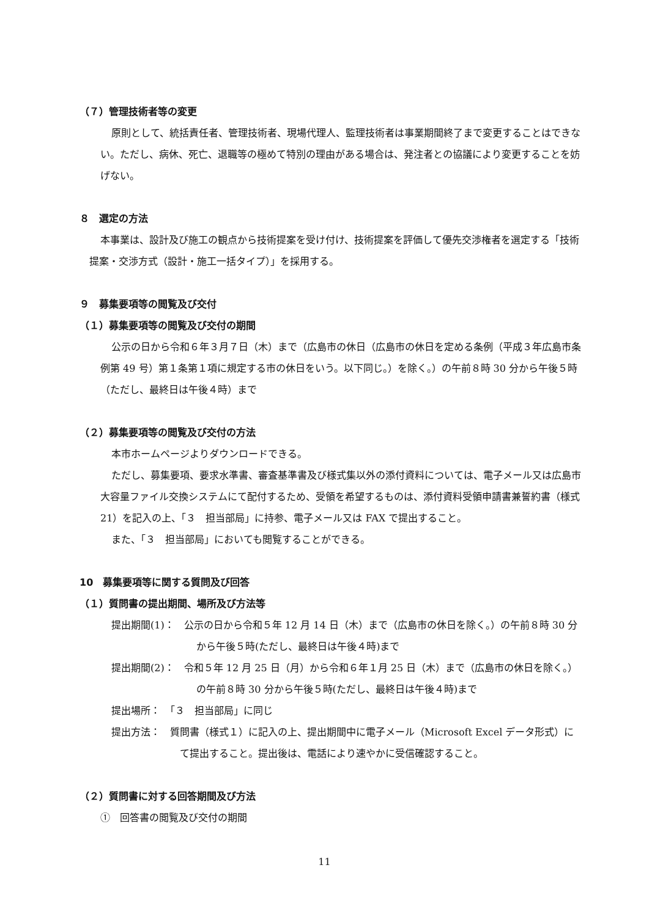（７）管理技術者等の変更
原則として、統括責任者、管理技術者、現場代理人、監理技術者は事業期間終了まで変更することはできない。ただし、病休、死亡、退職等の極めて特別の理由がある場合は、発注者との協議により変更することを妨げない。
８　選定の方法
本事業は、設計及び施工の観点から技術提案を受け付け、技術提案を評価して優先交渉権者を選定する「技術提案・交渉方式（設計・施工一括タイプ）」を採用する。
９　募集要項等の閲覧及び交付
（１）募集要項等の閲覧及び交付の期間
公示の日から令和６年３月７日（木）まで（広島市の休日（広島市の休日を定める条例（平成３年広島市条例第 49 号）第１条第１項に規定する市の休日をいう。以下同じ。）を除く。）の午前８時 30 分から午後５時（ただし、最終日は午後４時）まで
（２）募集要項等の閲覧及び交付の方法
本市ホームページよりダウンロードできる。
ただし、募集要項、要求水準書、審査基準書及び様式集以外の添付資料については、電子メール又は広島市大容量ファイル交換システムにて配付するため、受領を希望するものは、添付資料受領申請書兼誓約書（様式 21）を記入の上、「３　担当部局」に持参、電子メール又は FAX で提出すること。
また、「３　担当部局」においても閲覧することができる。
10　募集要項等に関する質問及び回答
（１）質問書の提出期間、場所及び方法等
提出期間(1)：　公示の日から令和５年 12 月 14 日（木）まで（広島市の休日を除く。）の午前８時 30 分から午後５時(ただし、最終日は午後４時)まで
提出期間(2)：　令和５年 12 月 25 日（月）から令和６年１月 25 日（木）まで（広島市の休日を除く。）の午前８時 30 分から午後５時(ただし、最終日は午後４時)まで
提出場所：　「３　担当部局」に同じ
提出方法：　質問書（様式１）に記入の上、提出期間中に電子メール（Microsoft Excel データ形式）にて提出すること。提出後は、電話により速やかに受信確認すること。
（２）質問書に対する回答期間及び方法
①　回答書の閲覧及び交付の期間
11